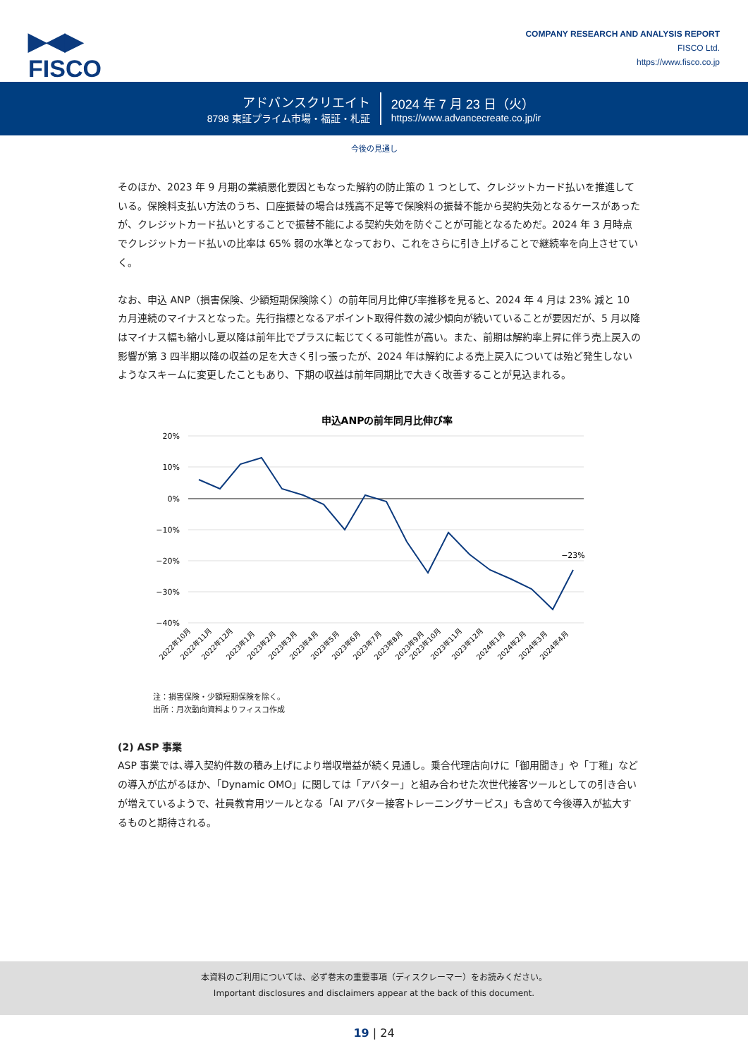▶◀▶
FISCO
COMPANY RESEARCH AND ANALYSIS REPORT
FISCO Ltd.
https://www.fisco.co.jp
アドバンスクリエイト
8798 東証プライム市場・福証・札証
2024 年 7 月 23 日（火）
https://www.advancecreate.co.jp/ir
今後の見通し
そのほか、2023 年 9 月期の業績悪化要因ともなった解約の防止策の 1 つとして、クレジットカード払いを推進している。保険料支払い方法のうち、口座振替の場合は残高不足等で保険料の振替不能から契約失効となるケースがあったが、クレジットカード払いとすることで振替不能による契約失効を防ぐことが可能となるためだ。2024 年 3 月時点でクレジットカード払いの比率は 65% 弱の水準となっており、これをさらに引き上げることで継続率を向上させていく。
なお、申込 ANP（損害保険、少額短期保険除く）の前年同月比伸び率推移を見ると、2024 年 4 月は 23% 減と 10 カ月連続のマイナスとなった。先行指標となるアポイント取得件数の減少傾向が続いていることが要因だが、5 月以降はマイナス幅も縮小し夏以降は前年比でプラスに転じてくる可能性が高い。また、前期は解約率上昇に伴う売上戻入の影響が第 3 四半期以降の収益の足を大きく引っ張ったが、2024 年は解約による売上戻入については殆ど発生しないようなスキームに変更したこともあり、下期の収益は前年同期比で大きく改善することが見込まれる。
申込ANPの前年同月比伸び率
20%
10%
0%
−10%
−20%
−30%
−40%
−23%
2022年10月
2022年11月
2022年12月
2023年1月
2023年2月
2023年3月
2023年4月
2023年5月
2023年6月
2023年7月
2023年8月
2023年9月
2023年10月
2023年11月
2023年12月
2024年1月
2024年2月
2024年3月
2024年4月
注：損害保険・少額短期保険を除く。
出所：月次動向資料よりフィスコ作成
(2) ASP 事業
ASP 事業では､導入契約件数の積み上げにより増収増益が続く見通し。乗合代理店向けに「御用聞き」や「丁稚」などの導入が広がるほか、「Dynamic OMO」に関しては「アバター」と組み合わせた次世代接客ツールとしての引き合いが増えているようで、社員教育用ツールとなる「AI アバター接客トレーニングサービス」も含めて今後導入が拡大するものと期待される。
本資料のご利用については、必ず巻末の重要事項（ディスクレーマー）をお読みください。
Important disclosures and disclaimers appear at the back of this document.
19 | 24